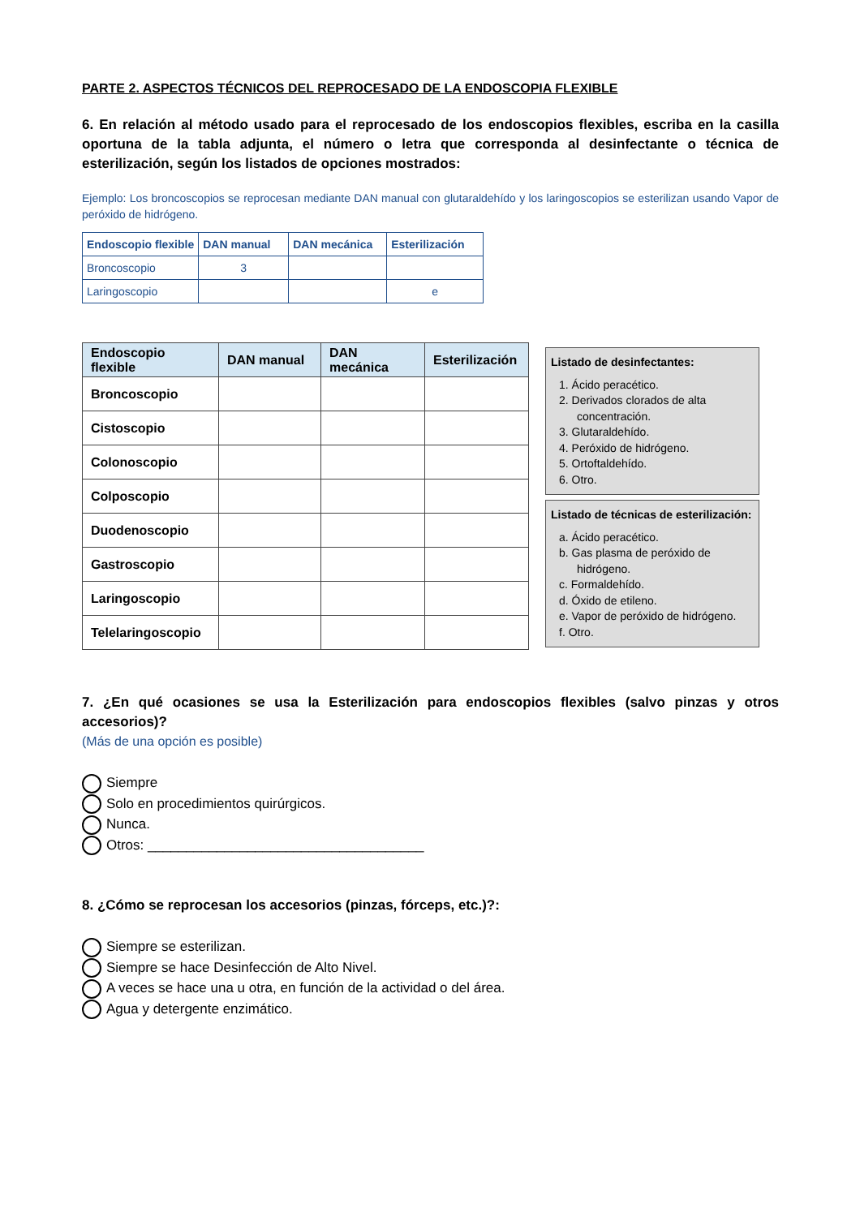PARTE 2. ASPECTOS TÉCNICOS DEL REPROCESADO DE LA ENDOSCOPIA FLEXIBLE
6. En relación al método usado para el reprocesado de los endoscopios flexibles, escriba en la casilla oportuna de la tabla adjunta, el número o letra que corresponda al desinfectante o técnica de esterilización, según los listados de opciones mostrados:
Ejemplo: Los broncoscopios se reprocesan mediante DAN manual con glutaraldehído y los laringoscopios se esterilizan usando Vapor de peróxido de hidrógeno.
| Endoscopio flexible | DAN manual | DAN mecánica | Esterilización |
| --- | --- | --- | --- |
| Broncoscopio | 3 | | |
| Laringoscopio | | | e |
| Endoscopio flexible | DAN manual | DAN mecánica | Esterilización |
| --- | --- | --- | --- |
| Broncoscopio | | | |
| Cistoscopio | | | |
| Colonoscopio | | | |
| Colposcopio | | | |
| Duodenoscopio | | | |
| Gastroscopio | | | |
| Laringoscopio | | | |
| Telelaringoscopio | | | |
Listado de desinfectantes:
1. Ácido peracético.
2. Derivados clorados de alta concentración.
3. Glutaraldehído.
4. Peróxido de hidrógeno.
5. Ortoftaldehído.
6. Otro.
Listado de técnicas de esterilización:
a. Ácido peracético.
b. Gas plasma de peróxido de hidrógeno.
c. Formaldehído.
d. Óxido de etileno.
e. Vapor de peróxido de hidrógeno.
f. Otro.
7. ¿En qué ocasiones se usa la Esterilización para endoscopios flexibles (salvo pinzas y otros accesorios)?
(Más de una opción es posible)
Siempre
Solo en procedimientos quirúrgicos.
Nunca.
Otros: ____________________________________
8. ¿Cómo se reprocesan los accesorios (pinzas, fórceps, etc.)?:
Siempre se esterilizan.
Siempre se hace Desinfección de Alto Nivel.
A veces se hace una u otra, en función de la actividad o del área.
Agua y detergente enzimático.